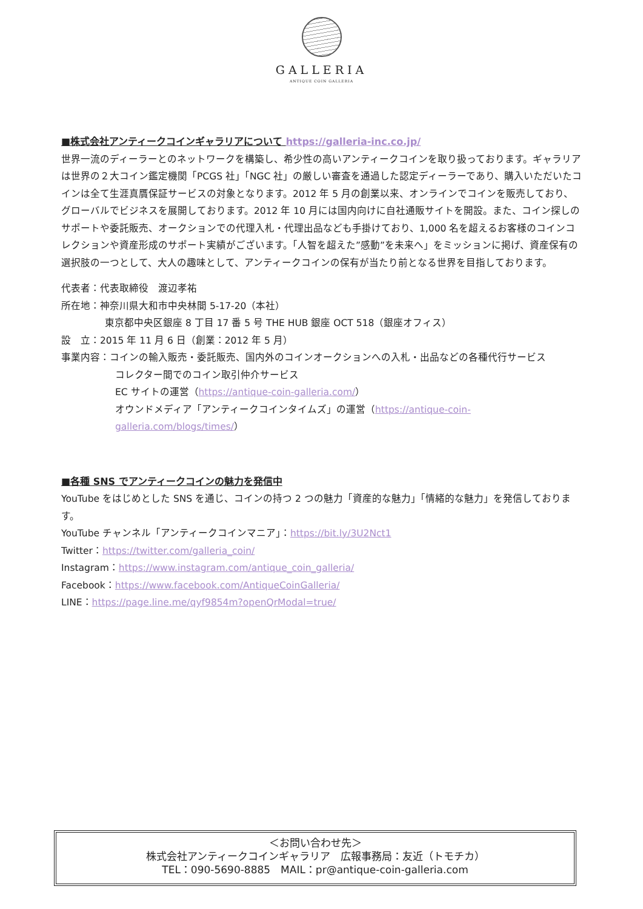GALLERIA
ANTIQUE COIN GALLERIA
■株式会社アンティークコインギャラリアについて https://galleria-inc.co.jp/
世界一流のディーラーとのネットワークを構築し、希少性の高いアンティークコインを取り扱っております。ギャラリアは世界の２大コイン鑑定機関「PCGS 社」「NGC 社」の厳しい審査を通過した認定ディーラーであり、購入いただいたコインは全て生涯真贋保証サービスの対象となります。2012 年 5 月の創業以来、オンラインでコインを販売しており、グローバルでビジネスを展開しております。2012 年 10 月には国内向けに自社通販サイトを開設。また、コイン探しのサポートや委託販売、オークションでの代理入札・代理出品なども手掛けており、1,000 名を超えるお客様のコインコレクションや資産形成のサポート実績がございます。「人智を超えた”感動”を未来へ」をミッションに掲げ、資産保有の選択肢の一つとして、大人の趣味として、アンティークコインの保有が当たり前となる世界を目指しております。
代表者：代表取締役　渡辺孝祐
所在地：神奈川県大和市中央林間 5-17-20（本社）
東京都中央区銀座 8 丁目 17 番 5 号 THE HUB 銀座 OCT 518（銀座オフィス）
設　立：2015 年 11 月 6 日（創業：2012 年 5 月）
事業内容：コインの輸入販売・委託販売、国内外のコインオークションへの入札・出品などの各種代行サービス
コレクター間でのコイン取引仲介サービス
EC サイトの運営（https://antique-coin-galleria.com/）
オウンドメディア「アンティークコインタイムズ」の運営（https://antique-coin-galleria.com/blogs/times/）
■各種 SNS でアンティークコインの魅力を発信中
YouTube をはじめとした SNS を通じ、コインの持つ 2 つの魅力「資産的な魅力」「情緒的な魅力」を発信しております。
YouTube チャンネル「アンティークコインマニア」：https://bit.ly/3U2Nct1
Twitter：https://twitter.com/galleria_coin/
Instagram：https://www.instagram.com/antique_coin_galleria/
Facebook：https://www.facebook.com/AntiqueCoinGalleria/
LINE：https://page.line.me/qyf9854m?openQrModal=true/
＜お問い合わせ先＞
株式会社アンティークコインギャラリア　広報事務局：友近（トモチカ）
TEL：090-5690-8885　MAIL：pr@antique-coin-galleria.com